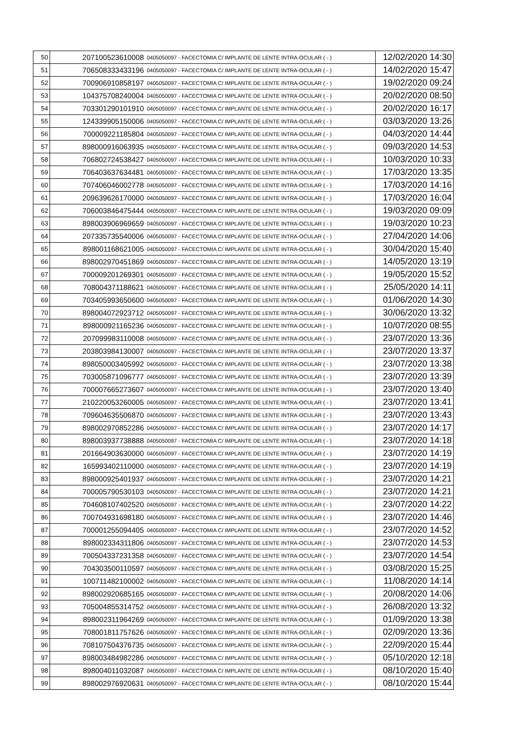| 50 | 207100523610008 | 0405050097 - FACECTOMIA C/ IMPLANTE DE LENTE INTRA-OCULAR ( - ) | 12/02/2020 14:30 |
| 51 | 706508333433196 | 0405050097 - FACECTOMIA C/ IMPLANTE DE LENTE INTRA-OCULAR ( - ) | 14/02/2020 15:47 |
| 52 | 700906910858197 | 0405050097 - FACECTOMIA C/ IMPLANTE DE LENTE INTRA-OCULAR ( - ) | 19/02/2020 09:24 |
| 53 | 104375708240004 | 0405050097 - FACECTOMIA C/ IMPLANTE DE LENTE INTRA-OCULAR ( - ) | 20/02/2020 08:50 |
| 54 | 703301290101910 | 0405050097 - FACECTOMIA C/ IMPLANTE DE LENTE INTRA-OCULAR ( - ) | 20/02/2020 16:17 |
| 55 | 124339905150006 | 0405050097 - FACECTOMIA C/ IMPLANTE DE LENTE INTRA-OCULAR ( - ) | 03/03/2020 13:26 |
| 56 | 700009221185804 | 0405050097 - FACECTOMIA C/ IMPLANTE DE LENTE INTRA-OCULAR ( - ) | 04/03/2020 14:44 |
| 57 | 898000916063935 | 0405050097 - FACECTOMIA C/ IMPLANTE DE LENTE INTRA-OCULAR ( - ) | 09/03/2020 14:53 |
| 58 | 706802724538427 | 0405050097 - FACECTOMIA C/ IMPLANTE DE LENTE INTRA-OCULAR ( - ) | 10/03/2020 10:33 |
| 59 | 706403637634481 | 0405050097 - FACECTOMIA C/ IMPLANTE DE LENTE INTRA-OCULAR ( - ) | 17/03/2020 13:35 |
| 60 | 707406046002778 | 0405050097 - FACECTOMIA C/ IMPLANTE DE LENTE INTRA-OCULAR ( - ) | 17/03/2020 14:16 |
| 61 | 209639626170000 | 0405050097 - FACECTOMIA C/ IMPLANTE DE LENTE INTRA-OCULAR ( - ) | 17/03/2020 16:04 |
| 62 | 706003846475444 | 0405050097 - FACECTOMIA C/ IMPLANTE DE LENTE INTRA-OCULAR ( - ) | 19/03/2020 09:09 |
| 63 | 898003906969659 | 0405050097 - FACECTOMIA C/ IMPLANTE DE LENTE INTRA-OCULAR ( - ) | 19/03/2020 10:23 |
| 64 | 207335735540006 | 0405050097 - FACECTOMIA C/ IMPLANTE DE LENTE INTRA-OCULAR ( - ) | 27/04/2020 14:06 |
| 65 | 898001168621005 | 0405050097 - FACECTOMIA C/ IMPLANTE DE LENTE INTRA-OCULAR ( - ) | 30/04/2020 15:40 |
| 66 | 898002970451869 | 0405050097 - FACECTOMIA C/ IMPLANTE DE LENTE INTRA-OCULAR ( - ) | 14/05/2020 13:19 |
| 67 | 700009201269301 | 0405050097 - FACECTOMIA C/ IMPLANTE DE LENTE INTRA-OCULAR ( - ) | 19/05/2020 15:52 |
| 68 | 708004371188621 | 0405050097 - FACECTOMIA C/ IMPLANTE DE LENTE INTRA-OCULAR ( - ) | 25/05/2020 14:11 |
| 69 | 703405993650600 | 0405050097 - FACECTOMIA C/ IMPLANTE DE LENTE INTRA-OCULAR ( - ) | 01/06/2020 14:30 |
| 70 | 898004072923712 | 0405050097 - FACECTOMIA C/ IMPLANTE DE LENTE INTRA-OCULAR ( - ) | 30/06/2020 13:32 |
| 71 | 898000921165236 | 0405050097 - FACECTOMIA C/ IMPLANTE DE LENTE INTRA-OCULAR ( - ) | 10/07/2020 08:55 |
| 72 | 207099983110008 | 0405050097 - FACECTOMIA C/ IMPLANTE DE LENTE INTRA-OCULAR ( - ) | 23/07/2020 13:36 |
| 73 | 203803984130007 | 0405050097 - FACECTOMIA C/ IMPLANTE DE LENTE INTRA-OCULAR ( - ) | 23/07/2020 13:37 |
| 74 | 898050003405992 | 0405050097 - FACECTOMIA C/ IMPLANTE DE LENTE INTRA-OCULAR ( - ) | 23/07/2020 13:38 |
| 75 | 703005871096777 | 0405050097 - FACECTOMIA C/ IMPLANTE DE LENTE INTRA-OCULAR ( - ) | 23/07/2020 13:39 |
| 76 | 700007665273607 | 0405050097 - FACECTOMIA C/ IMPLANTE DE LENTE INTRA-OCULAR ( - ) | 23/07/2020 13:40 |
| 77 | 210220053260005 | 0405050097 - FACECTOMIA C/ IMPLANTE DE LENTE INTRA-OCULAR ( - ) | 23/07/2020 13:41 |
| 78 | 709604635506870 | 0405050097 - FACECTOMIA C/ IMPLANTE DE LENTE INTRA-OCULAR ( - ) | 23/07/2020 13:43 |
| 79 | 898002970852286 | 0405050097 - FACECTOMIA C/ IMPLANTE DE LENTE INTRA-OCULAR ( - ) | 23/07/2020 14:17 |
| 80 | 898003937738888 | 0405050097 - FACECTOMIA C/ IMPLANTE DE LENTE INTRA-OCULAR ( - ) | 23/07/2020 14:18 |
| 81 | 201664903630000 | 0405050097 - FACECTOMIA C/ IMPLANTE DE LENTE INTRA-OCULAR ( - ) | 23/07/2020 14:19 |
| 82 | 165993402110000 | 0405050097 - FACECTOMIA C/ IMPLANTE DE LENTE INTRA-OCULAR ( - ) | 23/07/2020 14:19 |
| 83 | 898000925401937 | 0405050097 - FACECTOMIA C/ IMPLANTE DE LENTE INTRA-OCULAR ( - ) | 23/07/2020 14:21 |
| 84 | 700005790530103 | 0405050097 - FACECTOMIA C/ IMPLANTE DE LENTE INTRA-OCULAR ( - ) | 23/07/2020 14:21 |
| 85 | 704608107402520 | 0405050097 - FACECTOMIA C/ IMPLANTE DE LENTE INTRA-OCULAR ( - ) | 23/07/2020 14:22 |
| 86 | 700704931698180 | 0405050097 - FACECTOMIA C/ IMPLANTE DE LENTE INTRA-OCULAR ( - ) | 23/07/2020 14:46 |
| 87 | 700001255094405 | 0405050097 - FACECTOMIA C/ IMPLANTE DE LENTE INTRA-OCULAR ( - ) | 23/07/2020 14:52 |
| 88 | 898002334311806 | 0405050097 - FACECTOMIA C/ IMPLANTE DE LENTE INTRA-OCULAR ( - ) | 23/07/2020 14:53 |
| 89 | 700504337231358 | 0405050097 - FACECTOMIA C/ IMPLANTE DE LENTE INTRA-OCULAR ( - ) | 23/07/2020 14:54 |
| 90 | 704303500110597 | 0405050097 - FACECTOMIA C/ IMPLANTE DE LENTE INTRA-OCULAR ( - ) | 03/08/2020 15:25 |
| 91 | 100711482100002 | 0405050097 - FACECTOMIA C/ IMPLANTE DE LENTE INTRA-OCULAR ( - ) | 11/08/2020 14:14 |
| 92 | 898002920685165 | 0405050097 - FACECTOMIA C/ IMPLANTE DE LENTE INTRA-OCULAR ( - ) | 20/08/2020 14:06 |
| 93 | 705004855314752 | 0405050097 - FACECTOMIA C/ IMPLANTE DE LENTE INTRA-OCULAR ( - ) | 26/08/2020 13:32 |
| 94 | 898002311964269 | 0405050097 - FACECTOMIA C/ IMPLANTE DE LENTE INTRA-OCULAR ( - ) | 01/09/2020 13:38 |
| 95 | 708001811757626 | 0405050097 - FACECTOMIA C/ IMPLANTE DE LENTE INTRA-OCULAR ( - ) | 02/09/2020 13:36 |
| 96 | 708107504376735 | 0405050097 - FACECTOMIA C/ IMPLANTE DE LENTE INTRA-OCULAR ( - ) | 22/09/2020 15:44 |
| 97 | 898003484982286 | 0405050097 - FACECTOMIA C/ IMPLANTE DE LENTE INTRA-OCULAR ( - ) | 05/10/2020 12:18 |
| 98 | 898004011032087 | 0405050097 - FACECTOMIA C/ IMPLANTE DE LENTE INTRA-OCULAR ( - ) | 08/10/2020 15:40 |
| 99 | 898002976920631 | 0405050097 - FACECTOMIA C/ IMPLANTE DE LENTE INTRA-OCULAR ( - ) | 08/10/2020 15:44 |